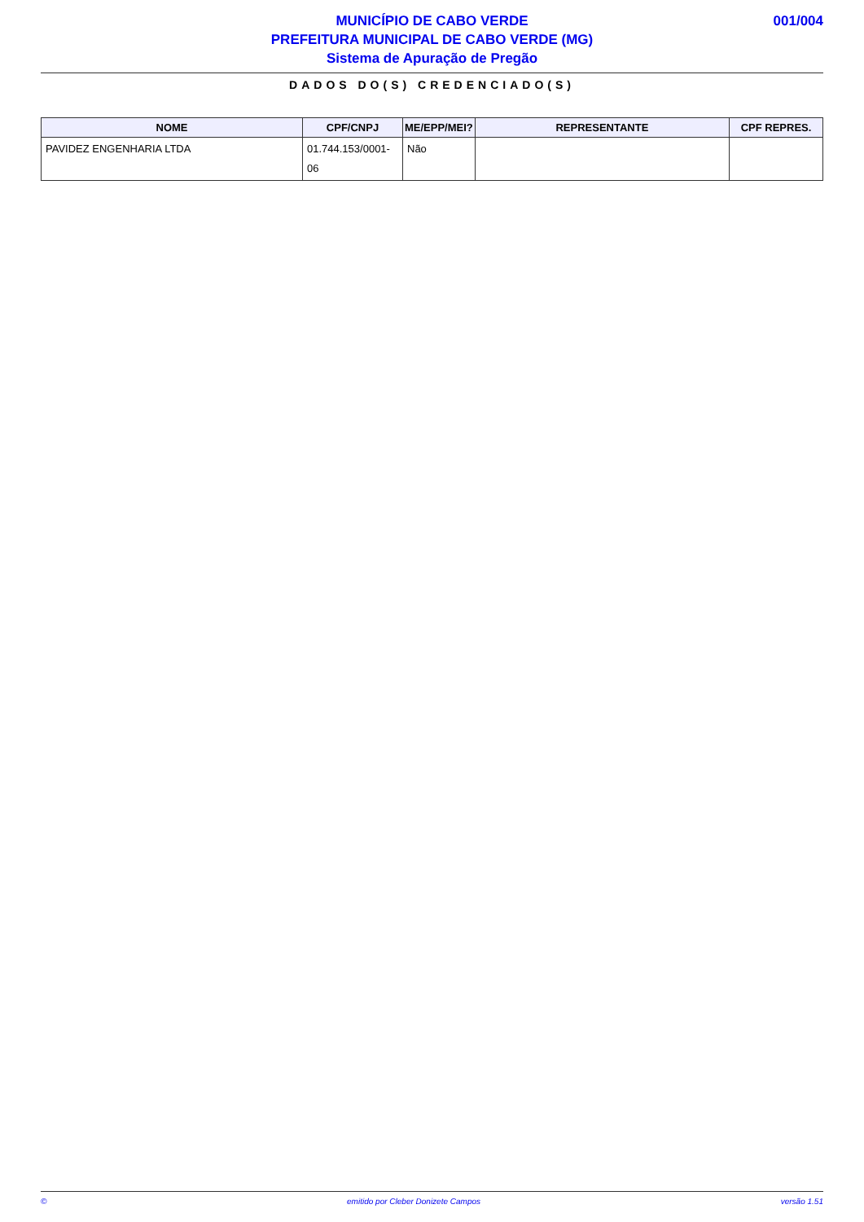MUNICÍPIO DE CABO VERDE
PREFEITURA MUNICIPAL DE CABO VERDE (MG)
Sistema de Apuração de Pregão
001/004
DADOS DO(S) CREDENCIADO(S)
| NOME | CPF/CNPJ | ME/EPP/MEI? | REPRESENTANTE | CPF REPRES. |
| --- | --- | --- | --- | --- |
| PAVIDEZ ENGENHARIA LTDA | 01.744.153/0001-06 | Não | | |
© emitido por Cleber Donizete Campos versão 1.51